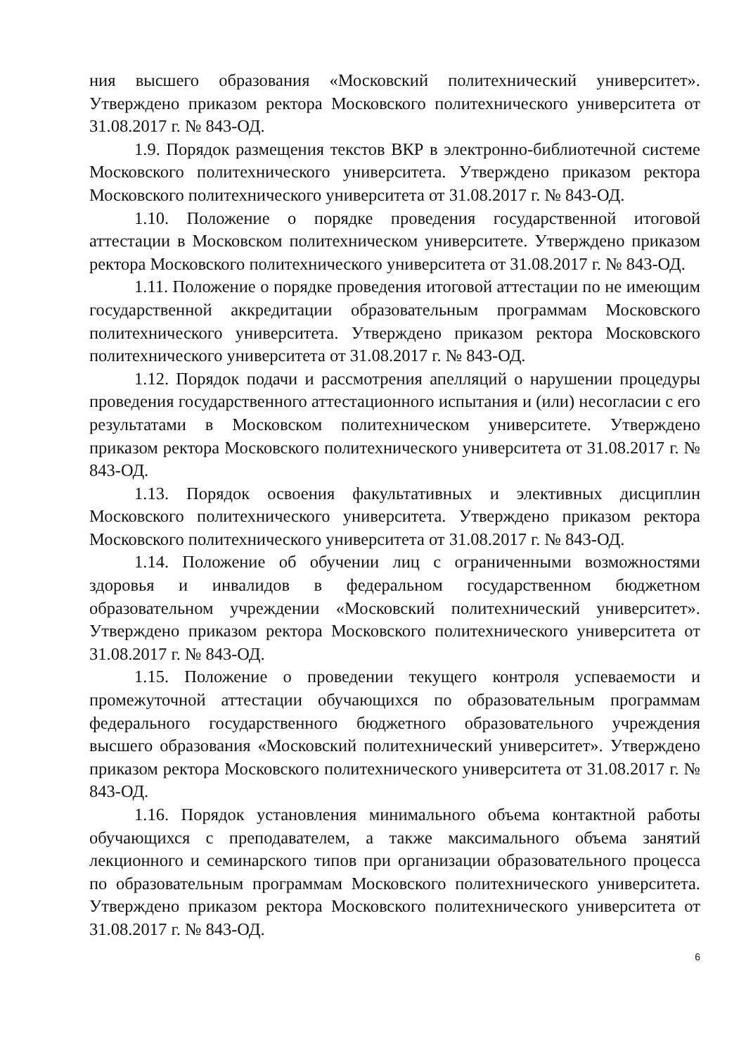ния высшего образования «Московский политехнический университет». Утверждено приказом ректора Московского политехнического университета от 31.08.2017 г. № 843-ОД.
1.9. Порядок размещения текстов ВКР в электронно-библиотечной системе Московского политехнического университета. Утверждено приказом ректора Московского политехнического университета от 31.08.2017 г. № 843-ОД.
1.10. Положение о порядке проведения государственной итоговой аттестации в Московском политехническом университете. Утверждено приказом ректора Московского политехнического университета от 31.08.2017 г. № 843-ОД.
1.11. Положение о порядке проведения итоговой аттестации по не имеющим государственной аккредитации образовательным программам Московского политехнического университета. Утверждено приказом ректора Московского политехнического университета от 31.08.2017 г. № 843-ОД.
1.12. Порядок подачи и рассмотрения апелляций о нарушении процедуры проведения государственного аттестационного испытания и (или) несогласии с его результатами в Московском политехническом университете. Утверждено приказом ректора Московского политехнического университета от 31.08.2017 г. № 843-ОД.
1.13. Порядок освоения факультативных и элективных дисциплин Московского политехнического университета. Утверждено приказом ректора Московского политехнического университета от 31.08.2017 г. № 843-ОД.
1.14. Положение об обучении лиц с ограниченными возможностями здоровья и инвалидов в федеральном государственном бюджетном образовательном учреждении «Московский политехнический университет». Утверждено приказом ректора Московского политехнического университета от 31.08.2017 г. № 843-ОД.
1.15. Положение о проведении текущего контроля успеваемости и промежуточной аттестации обучающихся по образовательным программам федерального государственного бюджетного образовательного учреждения высшего образования «Московский политехнический университет». Утверждено приказом ректора Московского политехнического университета от 31.08.2017 г. № 843-ОД.
1.16. Порядок установления минимального объема контактной работы обучающихся с преподавателем, а также максимального объема занятий лекционного и семинарского типов при организации образовательного процесса по образовательным программам Московского политехнического университета. Утверждено приказом ректора Московского политехнического университета от 31.08.2017 г. № 843-ОД.
6